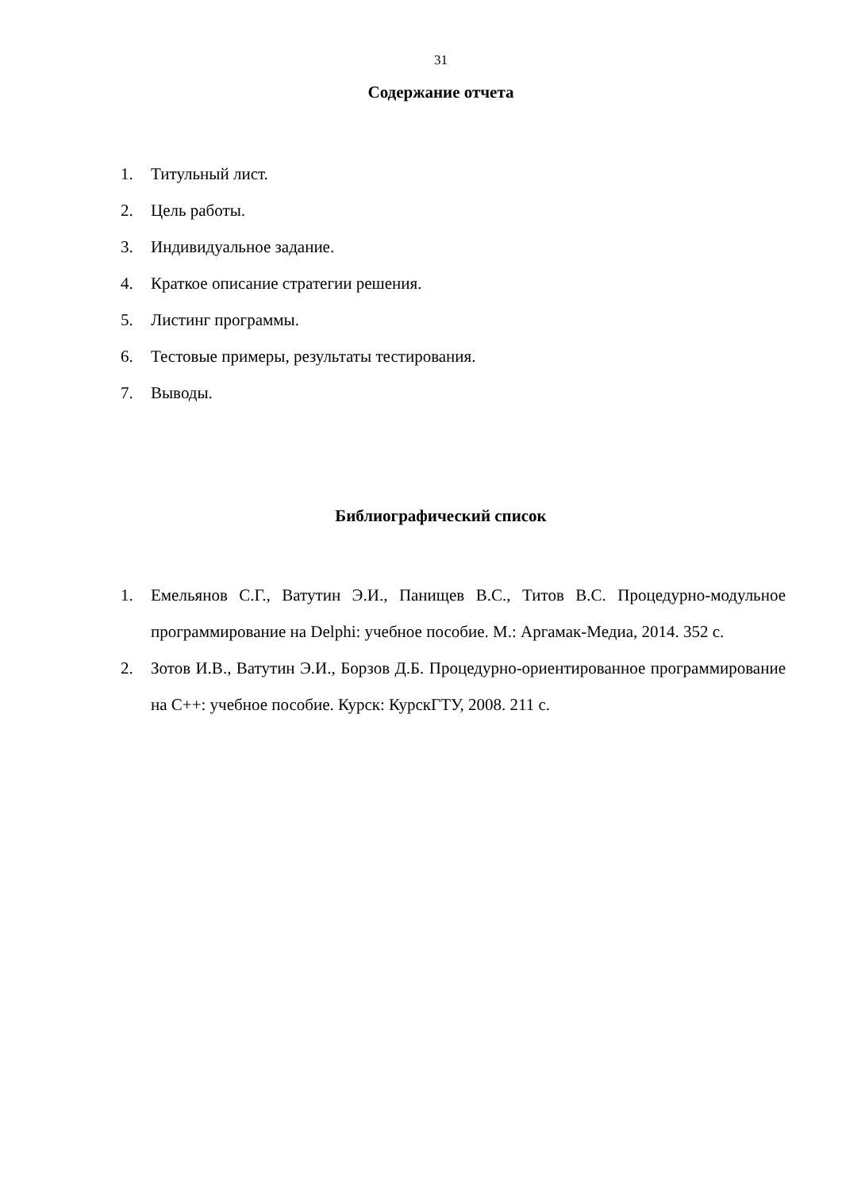31
Содержание отчета
1. Титульный лист.
2. Цель работы.
3. Индивидуальное задание.
4. Краткое описание стратегии решения.
5. Листинг программы.
6. Тестовые примеры, результаты тестирования.
7. Выводы.
Библиографический список
1. Емельянов С.Г., Ватутин Э.И., Панищев В.С., Титов В.С. Процедурно-модульное программирование на Delphi: учебное пособие. М.: Аргамак-Медиа, 2014. 352 с.
2. Зотов И.В., Ватутин Э.И., Борзов Д.Б. Процедурно-ориентированное программирование на C++: учебное пособие. Курск: КурскГТУ, 2008. 211 с.